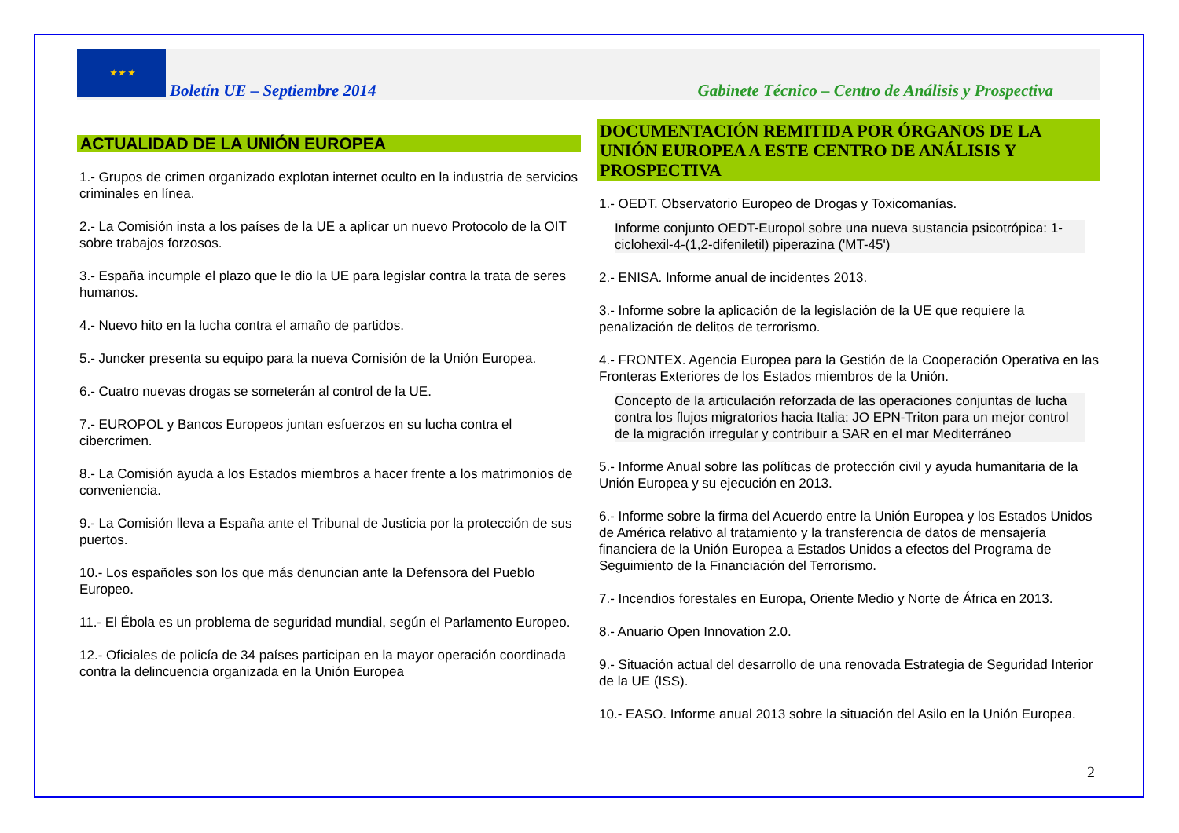★ ★ ★
Boletín UE – Septiembre 2014
Gabinete Técnico – Centro de Análisis y Prospectiva
ACTUALIDAD DE LA UNIÓN EUROPEA
1.- Grupos de crimen organizado explotan internet oculto en la industria de servicios criminales en línea.
2.- La Comisión insta a los países de la UE a aplicar un nuevo Protocolo de la OIT sobre trabajos forzosos.
3.- España incumple el plazo que le dio la UE para legislar contra la trata de seres humanos.
4.- Nuevo hito en la lucha contra el amaño de partidos.
5.- Juncker presenta su equipo para la nueva Comisión de la Unión Europea.
6.- Cuatro nuevas drogas se someterán al control de la UE.
7.- EUROPOL y Bancos Europeos juntan esfuerzos en su lucha contra el cibercrimen.
8.- La Comisión ayuda a los Estados miembros a hacer frente a los matrimonios de conveniencia.
9.- La Comisión lleva a España ante el Tribunal de Justicia por la protección de sus puertos.
10.- Los españoles son los que más denuncian ante la Defensora del Pueblo Europeo.
11.- El Ébola es un problema de seguridad mundial, según el Parlamento Europeo.
12.- Oficiales de policía de 34 países participan en la mayor operación coordinada contra la delincuencia organizada en la Unión Europea
DOCUMENTACIÓN REMITIDA POR ÓRGANOS DE LA UNIÓN EUROPEA A ESTE CENTRO DE ANÁLISIS Y PROSPECTIVA
1.- OEDT. Observatorio Europeo de Drogas y Toxicomanías.
Informe conjunto OEDT-Europol sobre una nueva sustancia psicotrópica: 1-ciclohexil-4-(1,2-difeniletil) piperazina ('MT-45')
2.- ENISA. Informe anual de incidentes 2013.
3.- Informe sobre la aplicación de la legislación de la UE que requiere la penalización de delitos de terrorismo.
4.- FRONTEX. Agencia Europea para la Gestión de la Cooperación Operativa en las Fronteras Exteriores de los Estados miembros de la Unión.
Concepto de la articulación reforzada de las operaciones conjuntas de lucha contra los flujos migratorios hacia Italia: JO EPN-Triton para un mejor control de la migración irregular y contribuir a SAR en el mar Mediterráneo
5.- Informe Anual sobre las políticas de protección civil y ayuda humanitaria de la Unión Europea y su ejecución en 2013.
6.- Informe sobre la firma del Acuerdo entre la Unión Europea y los Estados Unidos de América relativo al tratamiento y la transferencia de datos de mensajería financiera de la Unión Europea a Estados Unidos a efectos del Programa de Seguimiento de la Financiación del Terrorismo.
7.- Incendios forestales en Europa, Oriente Medio y Norte de África en 2013.
8.- Anuario Open Innovation 2.0.
9.- Situación actual del desarrollo de una renovada Estrategia de Seguridad Interior de la UE (ISS).
10.- EASO. Informe anual 2013 sobre la situación del Asilo en la Unión Europea.
2